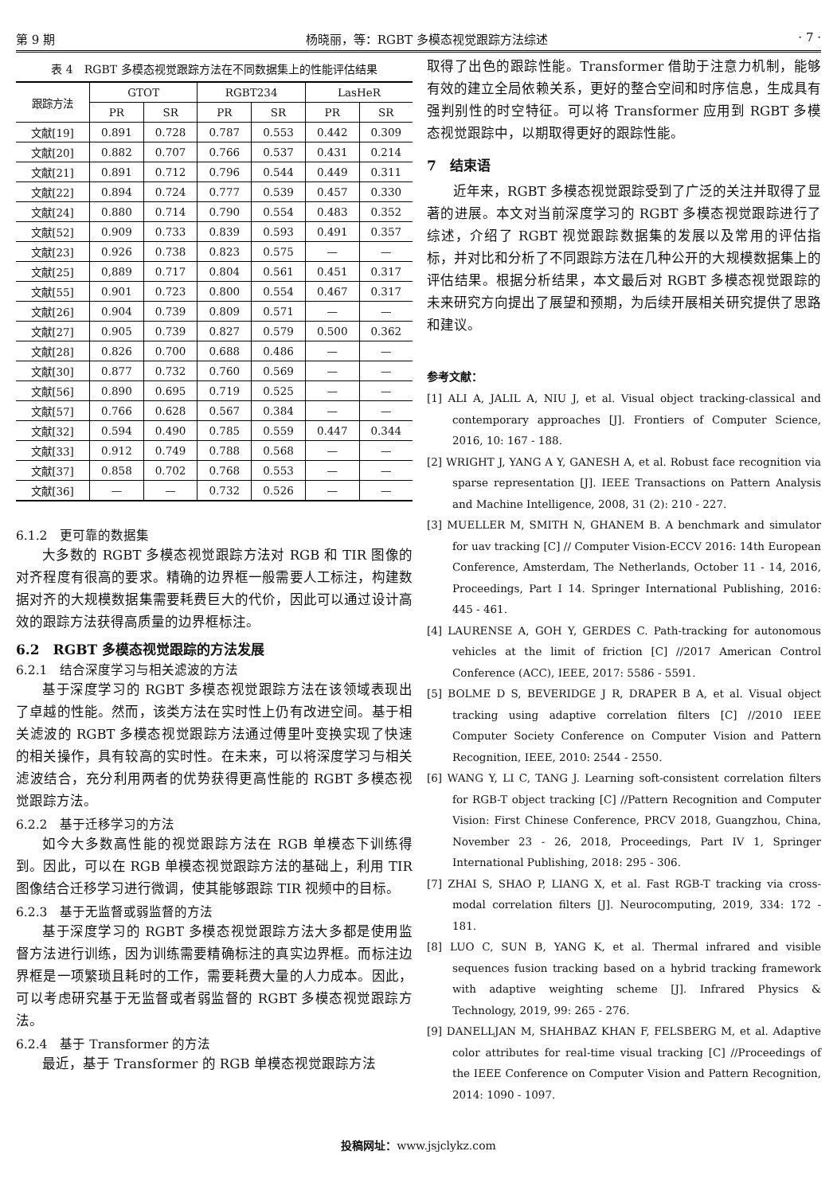第 9 期 杨晓丽，等：RGBT 多模态视觉跟踪方法综述 · 7 ·
表 4　RGBT 多模态视觉跟踪方法在不同数据集上的性能评估结果
| 跟踪方法 | GTOT | | RGBT234 | | LasHeR | |
| --- | --- | --- | --- | --- | --- | --- |
| | PR | SR | PR | SR | PR | SR |
| 文献[19] | 0.891 | 0.728 | 0.787 | 0.553 | 0.442 | 0.309 |
| 文献[20] | 0.882 | 0.707 | 0.766 | 0.537 | 0.431 | 0.214 |
| 文献[21] | 0.891 | 0.712 | 0.796 | 0.544 | 0.449 | 0.311 |
| 文献[22] | 0.894 | 0.724 | 0.777 | 0.539 | 0.457 | 0.330 |
| 文献[24] | 0.880 | 0.714 | 0.790 | 0.554 | 0.483 | 0.352 |
| 文献[52] | 0.909 | 0.733 | 0.839 | 0.593 | 0.491 | 0.357 |
| 文献[23] | 0.926 | 0.738 | 0.823 | 0.575 | — | — |
| 文献[25] | 0,889 | 0.717 | 0.804 | 0.561 | 0.451 | 0.317 |
| 文献[55] | 0.901 | 0.723 | 0.800 | 0.554 | 0.467 | 0.317 |
| 文献[26] | 0.904 | 0.739 | 0.809 | 0.571 | — | — |
| 文献[27] | 0.905 | 0.739 | 0.827 | 0.579 | 0.500 | 0.362 |
| 文献[28] | 0.826 | 0.700 | 0.688 | 0.486 | — | — |
| 文献[30] | 0.877 | 0.732 | 0.760 | 0.569 | — | — |
| 文献[56] | 0.890 | 0.695 | 0.719 | 0.525 | — | — |
| 文献[57] | 0.766 | 0.628 | 0.567 | 0.384 | — | — |
| 文献[32] | 0.594 | 0.490 | 0.785 | 0.559 | 0.447 | 0.344 |
| 文献[33] | 0.912 | 0.749 | 0.788 | 0.568 | — | — |
| 文献[37] | 0.858 | 0.702 | 0.768 | 0.553 | — | — |
| 文献[36] | — | — | 0.732 | 0.526 | — | — |
6.1.2　更可靠的数据集
大多数的 RGBT 多模态视觉跟踪方法对 RGB 和 TIR 图像的对齐程度有很高的要求。精确的边界框一般需要人工标注，构建数据对齐的大规模数据集需要耗费巨大的代价，因此可以通过设计高效的跟踪方法获得高质量的边界框标注。
6.2　RGBT 多模态视觉跟踪的方法发展
6.2.1　结合深度学习与相关滤波的方法
基于深度学习的 RGBT 多模态视觉跟踪方法在该领域表现出了卓越的性能。然而，该类方法在实时性上仍有改进空间。基于相关滤波的 RGBT 多模态视觉跟踪方法通过傅里叶变换实现了快速的相关操作，具有较高的实时性。在未来，可以将深度学习与相关滤波结合，充分利用两者的优势获得更高性能的 RGBT 多模态视觉跟踪方法。
6.2.2　基于迁移学习的方法
如今大多数高性能的视觉跟踪方法在 RGB 单模态下训练得到。因此，可以在 RGB 单模态视觉跟踪方法的基础上，利用 TIR 图像结合迁移学习进行微调，使其能够跟踪 TIR 视频中的目标。
6.2.3　基于无监督或弱监督的方法
基于深度学习的 RGBT 多模态视觉跟踪方法大多都是使用监督方法进行训练，因为训练需要精确标注的真实边界框。而标注边界框是一项繁琐且耗时的工作，需要耗费大量的人力成本。因此，可以考虑研究基于无监督或者弱监督的 RGBT 多模态视觉跟踪方法。
6.2.4　基于 Transformer 的方法
最近，基于 Transformer 的 RGB 单模态视觉跟踪方法
取得了出色的跟踪性能。Transformer 借助于注意力机制，能够有效的建立全局依赖关系，更好的整合空间和时序信息，生成具有强判别性的时空特征。可以将 Transformer 应用到 RGBT 多模态视觉跟踪中，以期取得更好的跟踪性能。
7　结束语
近年来，RGBT 多模态视觉跟踪受到了广泛的关注并取得了显著的进展。本文对当前深度学习的 RGBT 多模态视觉跟踪进行了综述，介绍了 RGBT 视觉跟踪数据集的发展以及常用的评估指标，并对比和分析了不同跟踪方法在几种公开的大规模数据集上的评估结果。根据分析结果，本文最后对 RGBT 多模态视觉跟踪的未来研究方向提出了展望和预期，为后续开展相关研究提供了思路和建议。
参考文献：
[1] ALI A, JALIL A, NIU J, et al. Visual object tracking-classical and contemporary approaches [J]. Frontiers of Computer Science, 2016, 10: 167 - 188.
[2] WRIGHT J, YANG A Y, GANESH A, et al. Robust face recognition via sparse representation [J]. IEEE Transactions on Pattern Analysis and Machine Intelligence, 2008, 31 (2): 210 - 227.
[3] MUELLER M, SMITH N, GHANEM B. A benchmark and simulator for uav tracking [C] // Computer Vision-ECCV 2016: 14th European Conference, Amsterdam, The Netherlands, October 11 - 14, 2016, Proceedings, Part I 14. Springer International Publishing, 2016: 445 - 461.
[4] LAURENSE A, GOH Y, GERDES C. Path-tracking for autonomous vehicles at the limit of friction [C] //2017 American Control Conference (ACC), IEEE, 2017: 5586 - 5591.
[5] BOLME D S, BEVERIDGE J R, DRAPER B A, et al. Visual object tracking using adaptive correlation filters [C] //2010 IEEE Computer Society Conference on Computer Vision and Pattern Recognition, IEEE, 2010: 2544 - 2550.
[6] WANG Y, LI C, TANG J. Learning soft-consistent correlation filters for RGB-T object tracking [C] //Pattern Recognition and Computer Vision: First Chinese Conference, PRCV 2018, Guangzhou, China, November 23 - 26, 2018, Proceedings, Part IV 1, Springer International Publishing, 2018: 295 - 306.
[7] ZHAI S, SHAO P, LIANG X, et al. Fast RGB-T tracking via cross-modal correlation filters [J]. Neurocomputing, 2019, 334: 172 - 181.
[8] LUO C, SUN B, YANG K, et al. Thermal infrared and visible sequences fusion tracking based on a hybrid tracking framework with adaptive weighting scheme [J]. Infrared Physics & Technology, 2019, 99: 265 - 276.
[9] DANELLJAN M, SHAHBAZ KHAN F, FELSBERG M, et al. Adaptive color attributes for real-time visual tracking [C] //Proceedings of the IEEE Conference on Computer Vision and Pattern Recognition, 2014: 1090 - 1097.
投稿网址：www.jsjclykz.com